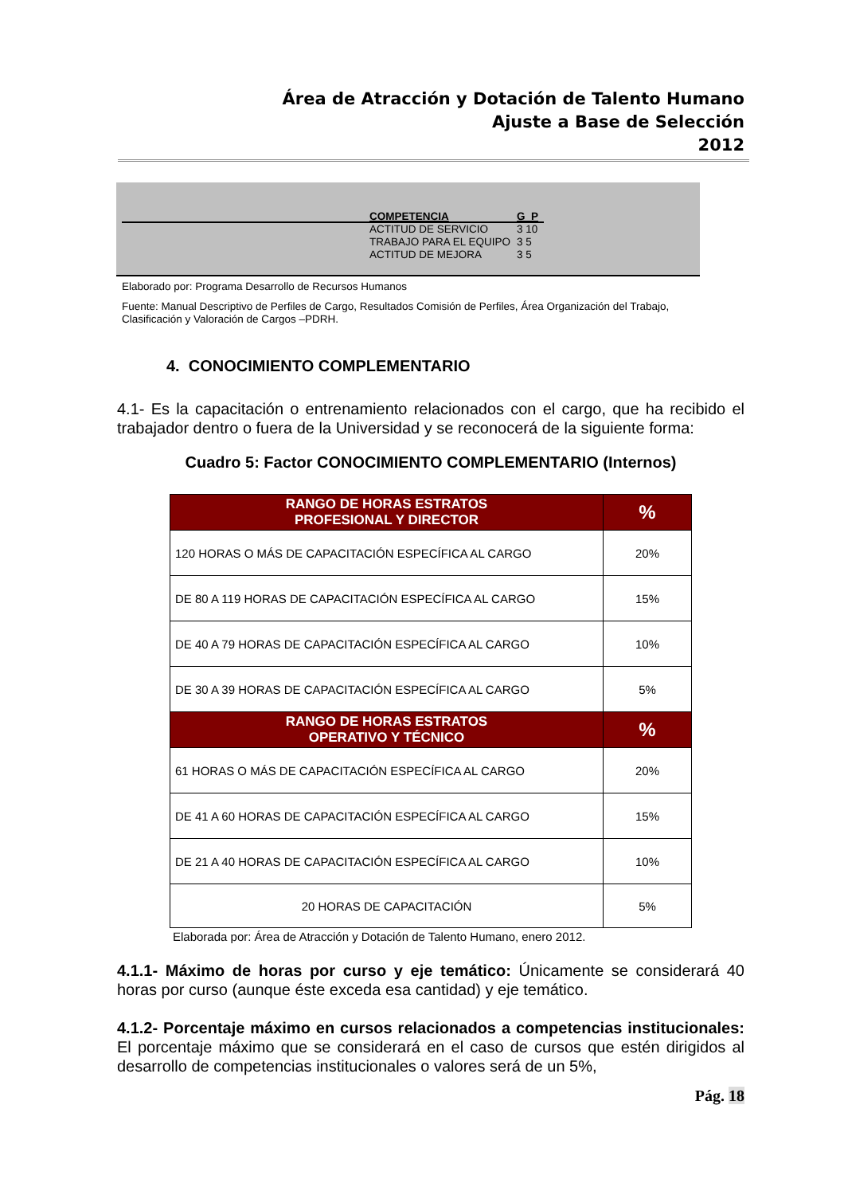Área de Atracción y Dotación de Talento Humano
Ajuste a Base de Selección
2012
| COMPETENCIA | G P |
| --- | --- |
| ACTITUD DE SERVICIO | 3 10 |
| TRABAJO PARA EL EQUIPO | 3 5 |
| ACTITUD DE MEJORA | 3 5 |
Elaborado por: Programa Desarrollo de Recursos Humanos
Fuente: Manual Descriptivo de Perfiles de Cargo, Resultados Comisión de Perfiles, Área Organización del Trabajo, Clasificación y Valoración de Cargos –PDRH.
4. CONOCIMIENTO COMPLEMENTARIO
4.1- Es la capacitación o entrenamiento relacionados con el cargo, que ha recibido el trabajador dentro o fuera de la Universidad y se reconocerá de la siguiente forma:
Cuadro 5: Factor CONOCIMIENTO COMPLEMENTARIO (Internos)
| RANGO DE HORAS ESTRATOS PROFESIONAL Y DIRECTOR | % |
| --- | --- |
| 120 HORAS O MÁS DE CAPACITACIÓN ESPECÍFICA AL CARGO | 20% |
| DE 80 A 119 HORAS DE CAPACITACIÓN ESPECÍFICA AL CARGO | 15% |
| DE 40 A 79 HORAS DE CAPACITACIÓN ESPECÍFICA AL CARGO | 10% |
| DE 30 A 39 HORAS DE CAPACITACIÓN ESPECÍFICA AL CARGO | 5% |
| RANGO DE HORAS ESTRATOS OPERATIVO Y TÉCNICO | % |
| 61 HORAS O MÁS DE CAPACITACIÓN ESPECÍFICA AL CARGO | 20% |
| DE 41 A 60 HORAS DE CAPACITACIÓN ESPECÍFICA AL CARGO | 15% |
| DE 21 A 40 HORAS DE CAPACITACIÓN ESPECÍFICA AL CARGO | 10% |
| 20 HORAS DE CAPACITACIÓN | 5% |
Elaborada por: Área de Atracción y Dotación de Talento Humano, enero 2012.
4.1.1- Máximo de horas por curso y eje temático: Únicamente se considerará 40 horas por curso (aunque éste exceda esa cantidad) y eje temático.
4.1.2- Porcentaje máximo en cursos relacionados a competencias institucionales: El porcentaje máximo que se considerará en el caso de cursos que estén dirigidos al desarrollo de competencias institucionales o valores será de un 5%,
Pág. 18